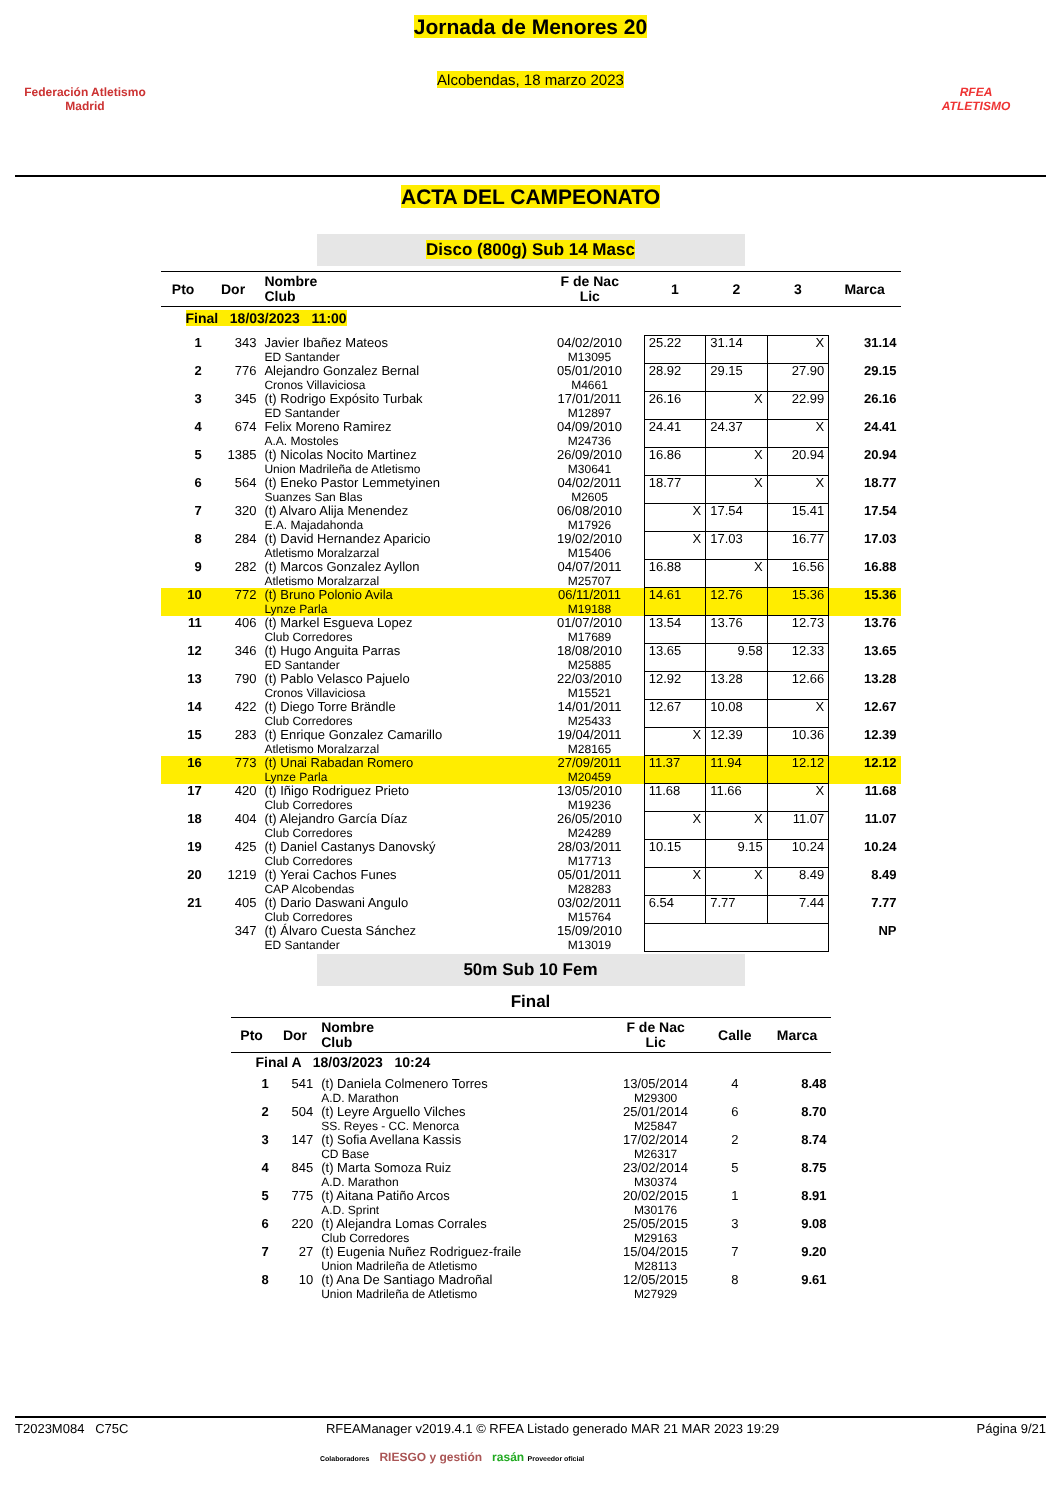Federación Atletismo
Madrid
Jornada de Menores 20
Alcobendas, 18 marzo 2023
RFEA
ATLETISMO
ACTA DEL CAMPEONATO
Disco (800g) Sub 14 Masc
| Pto | Dor | Nombre Club | F de Nac Lic | 1 | 2 | 3 | Marca |
| --- | --- | --- | --- | --- | --- | --- | --- |
| Final 18/03/2023 11:00 | | | | | | | |
| 1 | 343 | Javier Ibañez Mateos ED Santander | 04/02/2010 M13095 | 25.22 | 31.14 | X | 31.14 |
| 2 | 776 | Alejandro Gonzalez Bernal Cronos Villaviciosa | 05/01/2010 M4661 | 28.92 | 29.15 | 27.90 | 29.15 |
| 3 | 345 | (t) Rodrigo Expósito Turbak ED Santander | 17/01/2011 M12897 | 26.16 | X | 22.99 | 26.16 |
| 4 | 674 | Felix Moreno Ramirez A.A. Mostoles | 04/09/2010 M24736 | 24.41 | 24.37 | X | 24.41 |
| 5 | 1385 | (t) Nicolas Nocito Martinez Union Madrileña de Atletismo | 26/09/2010 M30641 | 16.86 | X | 20.94 | 20.94 |
| 6 | 564 | (t) Eneko Pastor Lemmetyinen Suanzes San Blas | 04/02/2011 M2605 | 18.77 | X | X | 18.77 |
| 7 | 320 | (t) Alvaro Alija Menendez E.A. Majadahonda | 06/08/2010 M17926 | X | 17.54 | 15.41 | 17.54 |
| 8 | 284 | (t) David Hernandez Aparicio Atletismo Moralzarzal | 19/02/2010 M15406 | X | 17.03 | 16.77 | 17.03 |
| 9 | 282 | (t) Marcos Gonzalez Ayllon Atletismo Moralzarzal | 04/07/2011 M25707 | 16.88 | X | 16.56 | 16.88 |
| 10 | 772 | (t) Bruno Polonio Avila Lynze Parla | 06/11/2011 M19188 | 14.61 | 12.76 | 15.36 | 15.36 |
| 11 | 406 | (t) Markel Esgueva Lopez Club Corredores | 01/07/2010 M17689 | 13.54 | 13.76 | 12.73 | 13.76 |
| 12 | 346 | (t) Hugo Anguita Parras ED Santander | 18/08/2010 M25885 | 13.65 | 9.58 | 12.33 | 13.65 |
| 13 | 790 | (t) Pablo Velasco Pajuelo Cronos Villaviciosa | 22/03/2010 M15521 | 12.92 | 13.28 | 12.66 | 13.28 |
| 14 | 422 | (t) Diego Torre Brändle Club Corredores | 14/01/2011 M25433 | 12.67 | 10.08 | X | 12.67 |
| 15 | 283 | (t) Enrique Gonzalez Camarillo Atletismo Moralzarzal | 19/04/2011 M28165 | X | 12.39 | 10.36 | 12.39 |
| 16 | 773 | (t) Unai Rabadan Romero Lynze Parla | 27/09/2011 M20459 | 11.37 | 11.94 | 12.12 | 12.12 |
| 17 | 420 | (t) Iñigo Rodriguez Prieto Club Corredores | 13/05/2010 M19236 | 11.68 | 11.66 | X | 11.68 |
| 18 | 404 | (t) Alejandro García Díaz Club Corredores | 26/05/2010 M24289 | X | X | 11.07 | 11.07 |
| 19 | 425 | (t) Daniel Castanys Danovský Club Corredores | 28/03/2011 M17713 | 10.15 | 9.15 | 10.24 | 10.24 |
| 20 | 1219 | (t) Yerai Cachos Funes CAP Alcobendas | 05/01/2011 M28283 | X | X | 8.49 | 8.49 |
| 21 | 405 | (t) Dario Daswani Angulo Club Corredores | 03/02/2011 M15764 | 6.54 | 7.77 | 7.44 | 7.77 |
| | 347 | (t) Álvaro Cuesta Sánchez ED Santander | 15/09/2010 M13019 | | | | NP |
50m Sub 10 Fem
Final
| Pto | Dor | Nombre Club | F de Nac Lic | Calle | Marca |
| --- | --- | --- | --- | --- | --- |
| Final A 18/03/2023 10:24 | | | | | |
| 1 | 541 | (t) Daniela Colmenero Torres A.D. Marathon | 13/05/2014 M29300 | 4 | 8.48 |
| 2 | 504 | (t) Leyre Arguello Vilches SS. Reyes - CC. Menorca | 25/01/2014 M25847 | 6 | 8.70 |
| 3 | 147 | (t) Sofia Avellana Kassis CD Base | 17/02/2014 M26317 | 2 | 8.74 |
| 4 | 845 | (t) Marta Somoza Ruiz A.D. Marathon | 23/02/2014 M30374 | 5 | 8.75 |
| 5 | 775 | (t) Aitana Patiño Arcos A.D. Sprint | 20/02/2015 M30176 | 1 | 8.91 |
| 6 | 220 | (t) Alejandra Lomas Corrales Club Corredores | 25/05/2015 M29163 | 3 | 9.08 |
| 7 | 27 | (t) Eugenia Nuñez Rodriguez-fraile Union Madrileña de Atletismo | 15/04/2015 M28113 | 7 | 9.20 |
| 8 | 10 | (t) Ana De Santiago Madroñal Union Madrileña de Atletismo | 12/05/2015 M27929 | 8 | 9.61 |
T2023M084 C75C RFEAManager v2019.4.1 © RFEA Listado generado MAR 21 MAR 2023 19:29 Página 9/21
Colaboradores RIESGO y gestión rasán Proveedor oficial